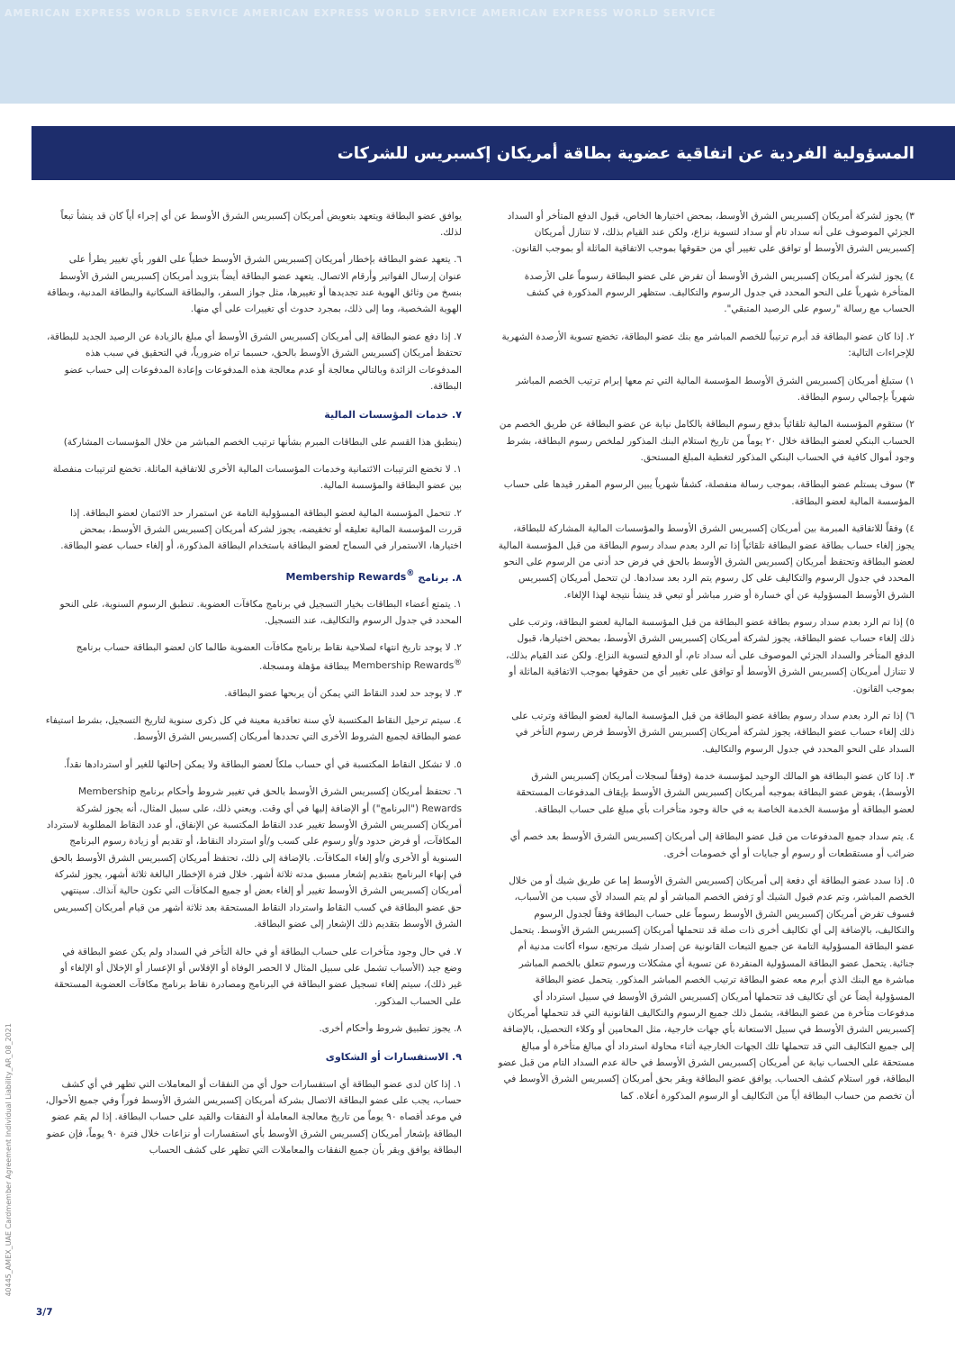AMERICAN EXPRESS WORLD SERVICE AMERICAN EXPRESS WORLD SERVICE AMERICAN EXPRESS WORLD SERVICE
المسؤولية الفردية عن اتفاقية عضوية بطاقة أمريكان إكسبريس للشركات
٣) يجوز لشركة أمريكان إكسبريس الشرق الأوسط، بمحض اختيارها الخاص، قبول الدفع المتأخر أو السداد الجزئي الموصوف على أنه سداد تام أو سداد لتسوية نزاع، ولكن عند القيام بذلك، لا تتنازل أمريكان إكسبريس الشرق الأوسط أو توافق على تغيير أي من حقوقها بموجب الاتفاقية الماثلة أو بموجب القانون.
٤) يجوز لشركة أمريكان إكسبريس الشرق الأوسط أن تفرض على عضو البطاقة رسوماً على الأرصدة المتأخرة شهرياً على النحو المحدد في جدول الرسوم والتكاليف. ستظهر الرسوم المذكورة في كشف الحساب مع رسالة "رسوم على الرصيد المتبقي".
٢. إذا كان عضو البطاقة قد أبرم ترتيباً للخصم المباشر مع بنك عضو البطاقة، تخضع تسوية الأرصدة الشهرية للإجراءات التالية:
١) ستبلغ أمريكان إكسبريس الشرق الأوسط المؤسسة المالية التي تم معها إبرام ترتيب الخصم المباشر شهرياً بإجمالي رسوم البطاقة.
٢) ستقوم المؤسسة المالية تلقائياً بدفع رسوم البطاقة بالكامل نيابة عن عضو البطاقة عن طريق الخصم من الحساب البنكي لعضو البطاقة خلال ٢٠ يوماً من تاريخ استلام البنك المذكور لملخص رسوم البطاقة، بشرط وجود أموال كافية في الحساب البنكي المذكور لتغطية المبلغ المستحق.
٣) سوف يستلم عضو البطاقة، بموجب رسالة منفصلة، كشفاً شهرياً يبين الرسوم المقرر قيدها على حساب المؤسسة المالية لعضو البطاقة.
٤) وفقاً للاتفاقية المبرمة بين أمريكان إكسبريس الشرق الأوسط والمؤسسات المالية المشاركة للبطاقة، يجوز إلغاء حساب بطاقة عضو البطاقة تلقائياً إذا تم الرد بعدم سداد رسوم البطاقة من قبل المؤسسة المالية لعضو البطاقة وتحتفظ أمريكان إكسبريس الشرق الأوسط بالحق في فرض حد أدنى من الرسوم على النحو المحدد في جدول الرسوم والتكاليف على كل رسوم يتم الرد بعد سدادها. لن تتحمل أمريكان إكسبريس الشرق الأوسط المسؤولية عن أي خسارة أو ضرر مباشر أو تبعي قد ينشأ نتيجة لهذا الإلغاء.
٥) إذا تم الرد بعدم سداد رسوم بطاقة عضو البطاقة من قبل المؤسسة المالية لعضو البطاقة، وترتب على ذلك إلغاء حساب عضو البطاقة، يجوز لشركة أمريكان إكسبريس الشرق الأوسط، بمحض اختيارها، قبول الدفع المتأخر والسداد الجزئي الموصوف على أنه سداد تام، أو الدفع لتسوية النزاع. ولكن عند القيام بذلك، لا تتنازل أمريكان إكسبريس الشرق الأوسط أو توافق على تغيير أي من حقوقها بموجب الاتفاقية الماثلة أو بموجب القانون.
٦) إذا تم الرد بعدم سداد رسوم بطاقة عضو البطاقة من قبل المؤسسة المالية لعضو البطاقة وترتب على ذلك إلغاء حساب عضو البطاقة، يجوز لشركة أمريكان إكسبريس الشرق الأوسط فرض رسوم التأخر في السداد على النحو المحدد في جدول الرسوم والتكاليف.
٣. إذا كان عضو البطاقة هو المالك الوحيد لمؤسسة خدمة (وفقاً لسجلات أمريكان إكسبريس الشرق الأوسط)، يفوض عضو البطاقة بموجبه أمريكان إكسبريس الشرق الأوسط بإيقاف المدفوعات المستحقة لعضو البطاقة أو مؤسسة الخدمة الخاصة به في حالة وجود متأخرات بأي مبلغ على حساب البطاقة.
٤. يتم سداد جميع المدفوعات من قبل عضو البطاقة إلى أمريكان إكسبريس الشرق الأوسط بعد خصم أي ضرائب أو مستقطعات أو رسوم أو جبايات أو أي خصومات أخرى.
٥. إذا سدد عضو البطاقة أي دفعة إلى أمريكان إكسبريس الشرق الأوسط إما عن طريق شيك أو من خلال الخصم المباشر، وتم عدم قبول الشيك أو رَفض الخصم المباشر أو لم يتم السداد لأي سبب من الأسباب، فسوف تفرض أمريكان إكسبريس الشرق الأوسط رسوماً على حساب البطاقة وفقاً لجدول الرسوم والتكاليف، بالإضافة إلى أي تكاليف أخرى ذات صلة قد تتحملها أمريكان إكسبريس الشرق الأوسط. يتحمل عضو البطاقة المسؤولية التامة عن جميع التبعات القانونية عن إصدار شيك مرتجع، سواء أكانت مدنية أم جنائية. يتحمل عضو البطاقة المسؤولية المنفردة عن تسوية أي مشكلات ورسوم تتعلق بالخصم المباشر مباشرة مع البنك الذي أبرم معه عضو البطاقة ترتيب الخصم المباشر المذكور. يتحمل عضو البطاقة المسؤولية أيضاً عن أي تكاليف قد تتحملها أمريكان إكسبريس الشرق الأوسط في سبيل استرداد أي مدفوعات متأخرة من عضو البطاقة، يشمل ذلك جميع الرسوم والتكاليف القانونية التي قد تتحملها أمريكان إكسبريس الشرق الأوسط في سبيل الاستعانة بأي جهات خارجية، مثل المحامين أو وكلاء التحصيل، بالإضافة إلى جميع التكاليف التي قد تتحملها تلك الجهات الخارجية أثناء محاولة استرداد أي مبالغ متأخرة أو مبالغ مستحقة على الحساب نيابة عن أمريكان إكسبريس الشرق الأوسط في حالة عدم السداد التام من قبل عضو البطاقة، فور استلام كشف الحساب. يوافق عضو البطاقة ويقر بحق أمريكان إكسبريس الشرق الأوسط في أن تخصم من حساب البطاقة أياً من التكاليف أو الرسوم المذكورة أعلاه. كما
يوافق عضو البطاقة ويتعهد بتعويض أمريكان إكسبريس الشرق الأوسط عن أي إجراء أياً كان قد ينشأ تبعاً لذلك.
٦. يتعهد عضو البطاقة بإخطار أمريكان إكسبريس الشرق الأوسط خطياً على الفور بأي تغيير يطرأ على عنوان إرسال الفواتير وأرقام الاتصال. يتعهد عضو البطاقة أيضاً بتزويد أمريكان إكسبريس الشرق الأوسط بنسخ من وثائق الهوية عند تجديدها أو تغييرها، مثل جواز السفر، والبطاقة السكانية والبطاقة المدنية، وبطاقة الهوية الشخصية، وما إلى ذلك، بمجرد حدوث أي تغييرات على أي منها.
٧. إذا دفع عضو البطاقة إلى أمريكان إكسبريس الشرق الأوسط أي مبلغ بالزيادة عن الرصيد الجديد للبطاقة، تحتفظ أمريكان إكسبريس الشرق الأوسط بالحق، حسبما تراه ضرورياً، في التحقيق في سبب هذه المدفوعات الزائدة وبالتالي معالجة أو عدم معالجة هذه المدفوعات وإعادة المدفوعات إلى حساب عضو البطاقة.
٧. خدمات المؤسسات المالية
(ينطبق هذا القسم على البطاقات المبرم بشأنها ترتيب الخصم المباشر من خلال المؤسسات المشاركة)
١. لا تخضع الترتيبات الائتمانية وخدمات المؤسسات المالية الأخرى للاتفاقية الماثلة. تخضع لترتيبات منفصلة بين عضو البطاقة والمؤسسة المالية.
٢. تتحمل المؤسسة المالية لعضو البطاقة المسؤولية التامة عن استمرار حد الائتمان لعضو البطاقة. إذا قررت المؤسسة المالية تعليقه أو تخفيضه، يجوز لشركة أمريكان إكسبريس الشرق الأوسط، بمحض اختيارها، الاستمرار في السماح لعضو البطاقة باستخدام البطاقة المذكورة، أو إلغاء حساب عضو البطاقة.
٨. برنامج Membership Rewards<sup>®</sup>
١. يتمتع أعضاء البطاقات بخيار التسجيل في برنامج مكافآت العضوية. تنطبق الرسوم السنوية، على النحو المحدد في جدول الرسوم والتكاليف، عند التسجيل.
٢. لا يوجد تاريخ انتهاء لصلاحية نقاط برنامج مكافآت العضوية طالما كان لعضو البطاقة حساب برنامج Membership Rewards<sup>®</sup> ببطاقة مؤهلة ومسجلة.
٣. لا يوجد حد لعدد النقاط التي يمكن أن يربحها عضو البطاقة.
٤. سيتم ترحيل النقاط المكتسبة لأي سنة تعاقدية معينة في كل ذكرى سنوية لتاريخ التسجيل، بشرط استيفاء عضو البطاقة لجميع الشروط الأخرى التي تحددها أمريكان إكسبريس الشرق الأوسط.
٥. لا تشكل النقاط المكتسبة في أي حساب ملكاً لعضو البطاقة ولا يمكن إحالتها للغير أو استردادها نقداً.
٦. تحتفظ أمريكان إكسبريس الشرق الأوسط بالحق في تغيير شروط وأحكام برنامج Membership Rewards ("البرنامج") أو الإضافة إليها في أي وقت. ويعني ذلك، على سبيل المثال، أنه يجوز لشركة أمريكان إكسبريس الشرق الأوسط تغيير عدد النقاط المكتسبة عن الإنفاق، أو عدد النقاط المطلوبة لاسترداد المكافآت، أو فرض حدود و/أو رسوم على كسب و/أو استرداد النقاط، أو تقديم أو زيادة رسوم البرنامج السنوية أو الأخرى و/أو إلغاء المكافآت. بالإضافة إلى ذلك، تحتفظ أمريكان إكسبريس الشرق الأوسط بالحق في إنهاء البرنامج بتقديم إشعار مسبق مدته ثلاثة أشهر. خلال فترة الإخطار البالغة ثلاثة أشهر، يجوز لشركة أمريكان إكسبريس الشرق الأوسط تغيير أو إلغاء بعض أو جميع المكافآت التي تكون حالية آنذاك. سينتهي حق عضو البطاقة في كسب النقاط واسترداد النقاط المستحقة بعد ثلاثة أشهر من قيام أمريكان إكسبريس الشرق الأوسط بتقديم ذلك الإشعار إلى عضو البطاقة.
٧. في حال وجود متأخرات على حساب البطاقة أو في حالة التأخر في السداد ولم يكن عضو البطاقة في وضع جيد (الأسباب تشمل على سبيل المثال لا الحصر الوفاة أو الإفلاس أو الإعسار أو الإخلال أو الإلغاء أو غير ذلك)، سيتم إلغاء تسجيل عضو البطاقة في البرنامج ومصادرة نقاط برنامج مكافآت العضوية المستحقة على الحساب المذكور.
٨. يجوز تطبيق شروط وأحكام أخرى.
٩. الاستفسارات أو الشكاوى
١. إذا كان لدى عضو البطاقة أي استفسارات حول أي من النفقات أو المعاملات التي تظهر في أي كشف حساب، يجب على عضو البطاقة الاتصال بشركة أمريكان إكسبريس الشرق الأوسط فوراً وفي جميع الأحوال، في موعد أقصاه ٩٠ يوماً من تاريخ معالجة المعاملة أو النفقات والقيد على حساب البطاقة. إذا لم يقم عضو البطاقة بإشعار أمريكان إكسبريس الشرق الأوسط بأي استفسارات أو نزاعات خلال فترة ٩٠ يوماً، فإن عضو البطاقة يوافق ويقر بأن جميع النفقات والمعاملات التي تظهر على كشف الحساب
40445_AMEX_UAE Cardmember Agreement Individual Liability_AR_08_2021
3/7